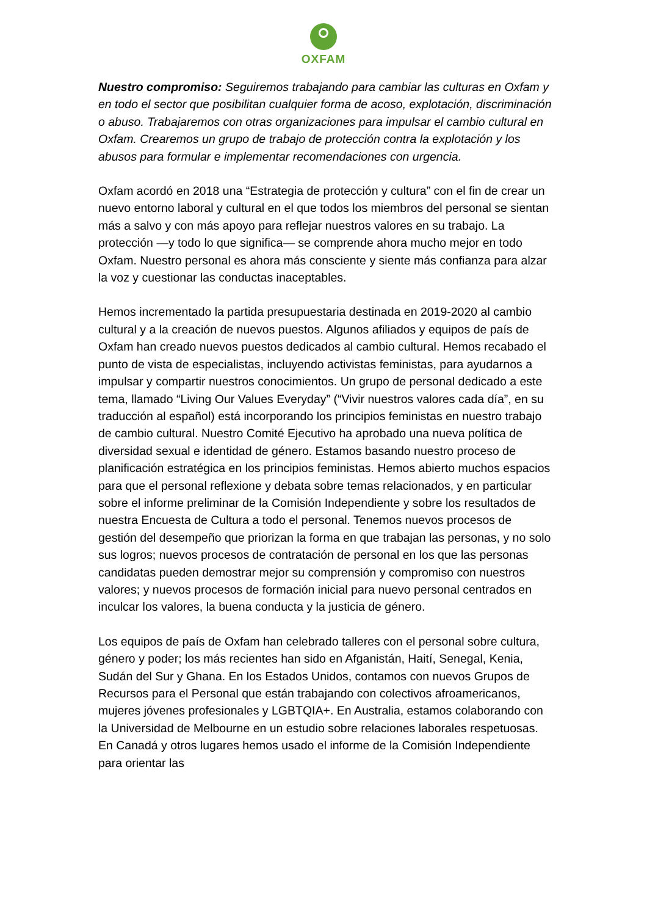OXFAM
Nuestro compromiso: Seguiremos trabajando para cambiar las culturas en Oxfam y en todo el sector que posibilitan cualquier forma de acoso, explotación, discriminación o abuso. Trabajaremos con otras organizaciones para impulsar el cambio cultural en Oxfam. Crearemos un grupo de trabajo de protección contra la explotación y los abusos para formular e implementar recomendaciones con urgencia.
Oxfam acordó en 2018 una “Estrategia de protección y cultura” con el fin de crear un nuevo entorno laboral y cultural en el que todos los miembros del personal se sientan más a salvo y con más apoyo para reflejar nuestros valores en su trabajo. La protección —y todo lo que significa— se comprende ahora mucho mejor en todo Oxfam. Nuestro personal es ahora más consciente y siente más confianza para alzar la voz y cuestionar las conductas inaceptables.
Hemos incrementado la partida presupuestaria destinada en 2019-2020 al cambio cultural y a la creación de nuevos puestos. Algunos afiliados y equipos de país de Oxfam han creado nuevos puestos dedicados al cambio cultural. Hemos recabado el punto de vista de especialistas, incluyendo activistas feministas, para ayudarnos a impulsar y compartir nuestros conocimientos. Un grupo de personal dedicado a este tema, llamado “Living Our Values Everyday” (“Vivir nuestros valores cada día”, en su traducción al español) está incorporando los principios feministas en nuestro trabajo de cambio cultural. Nuestro Comité Ejecutivo ha aprobado una nueva política de diversidad sexual e identidad de género. Estamos basando nuestro proceso de planificación estratégica en los principios feministas. Hemos abierto muchos espacios para que el personal reflexione y debata sobre temas relacionados, y en particular sobre el informe preliminar de la Comisión Independiente y sobre los resultados de nuestra Encuesta de Cultura a todo el personal. Tenemos nuevos procesos de gestión del desempeño que priorizan la forma en que trabajan las personas, y no solo sus logros; nuevos procesos de contratación de personal en los que las personas candidatas pueden demostrar mejor su comprensión y compromiso con nuestros valores; y nuevos procesos de formación inicial para nuevo personal centrados en inculcar los valores, la buena conducta y la justicia de género.
Los equipos de país de Oxfam han celebrado talleres con el personal sobre cultura, género y poder; los más recientes han sido en Afganistán, Haití, Senegal, Kenia, Sudán del Sur y Ghana. En los Estados Unidos, contamos con nuevos Grupos de Recursos para el Personal que están trabajando con colectivos afroamericanos, mujeres jóvenes profesionales y LGBTQIA+. En Australia, estamos colaborando con la Universidad de Melbourne en un estudio sobre relaciones laborales respetuosas. En Canadá y otros lugares hemos usado el informe de la Comisión Independiente para orientar las